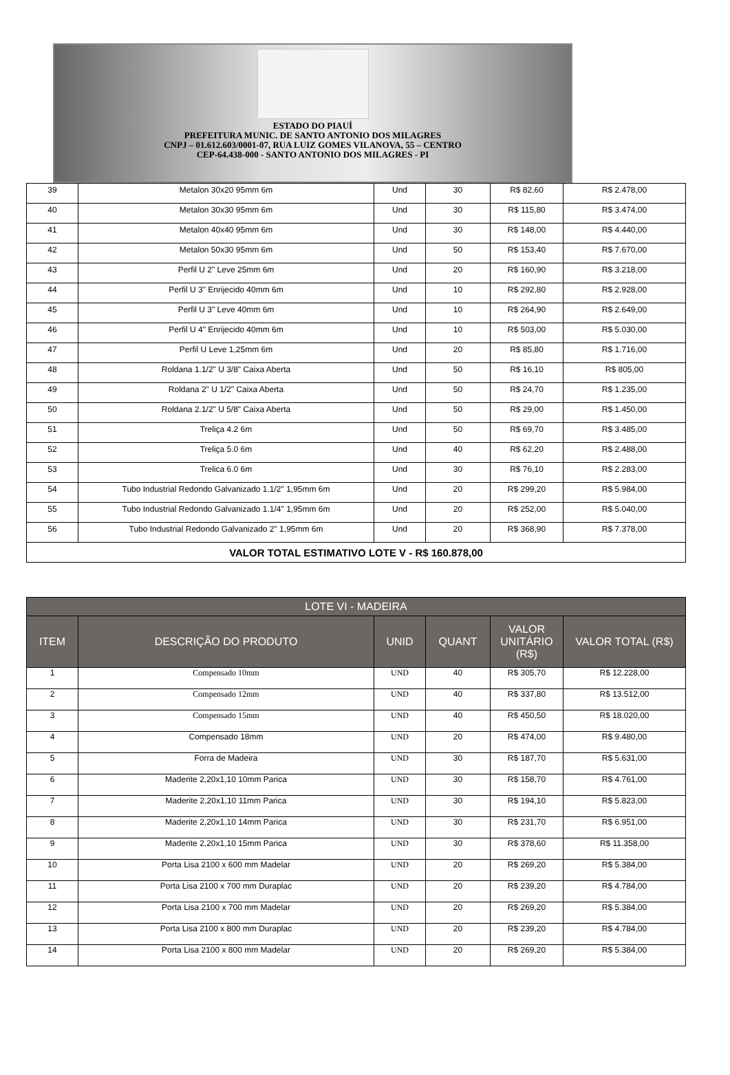ESTADO DO PIAUÍ
PREFEITURA MUNIC. DE SANTO ANTONIO DOS MILAGRES
CNPJ – 01.612.603/0001-07, RUA LUIZ GOMES VILANOVA, 55 – CENTRO
CEP-64.438-000 - SANTO ANTONIO DOS MILAGRES - PI
| 39 | Metalon 30x20 95mm 6m | Und | 30 | R$ 82,60 | R$ 2.478,00 |
| 40 | Metalon 30x30 95mm 6m | Und | 30 | R$ 115,80 | R$ 3.474,00 |
| 41 | Metalon 40x40 95mm 6m | Und | 30 | R$ 148,00 | R$ 4.440,00 |
| 42 | Metalon 50x30 95mm 6m | Und | 50 | R$ 153,40 | R$ 7.670,00 |
| 43 | Perfil U 2" Leve 25mm 6m | Und | 20 | R$ 160,90 | R$ 3.218,00 |
| 44 | Perfil U 3" Enrijecido 40mm 6m | Und | 10 | R$ 292,80 | R$ 2.928,00 |
| 45 | Perfil U 3" Leve 40mm 6m | Und | 10 | R$ 264,90 | R$ 2.649,00 |
| 46 | Perfil U 4" Enrijecido 40mm 6m | Und | 10 | R$ 503,00 | R$ 5.030,00 |
| 47 | Perfil U Leve 1,25mm 6m | Und | 20 | R$ 85,80 | R$ 1.716,00 |
| 48 | Roldana 1.1/2" U 3/8" Caixa Aberta | Und | 50 | R$ 16,10 | R$ 805,00 |
| 49 | Roldana 2" U 1/2" Caixa Aberta | Und | 50 | R$ 24,70 | R$ 1.235,00 |
| 50 | Roldana 2.1/2" U 5/8" Caixa Aberta | Und | 50 | R$ 29,00 | R$ 1.450,00 |
| 51 | Treliça 4.2 6m | Und | 50 | R$ 69,70 | R$ 3.485,00 |
| 52 | Treliça 5.0 6m | Und | 40 | R$ 62,20 | R$ 2.488,00 |
| 53 | Trelica 6.0 6m | Und | 30 | R$ 76,10 | R$ 2.283,00 |
| 54 | Tubo Industrial Redondo Galvanizado 1.1/2" 1,95mm 6m | Und | 20 | R$ 299,20 | R$ 5.984,00 |
| 55 | Tubo Industrial Redondo Galvanizado 1.1/4" 1,95mm 6m | Und | 20 | R$ 252,00 | R$ 5.040,00 |
| 56 | Tubo Industrial Redondo Galvanizado 2" 1,95mm 6m | Und | 20 | R$ 368,90 | R$ 7.378,00 |
| VALOR TOTAL ESTIMATIVO LOTE V - R$ 160.878,00 | | | | | |
| LOTE VI - MADEIRA | | | | | |
| --- | --- | --- | --- | --- | --- |
| ITEM | DESCRIÇÃO DO PRODUTO | UNID | QUANT | VALOR UNITÁRIO (R$) | VALOR TOTAL (R$) |
| 1 | Compensado 10mm | UND | 40 | R$ 305,70 | R$ 12.228,00 |
| 2 | Compensado 12mm | UND | 40 | R$ 337,80 | R$ 13.512,00 |
| 3 | Compensado 15mm | UND | 40 | R$ 450,50 | R$ 18.020,00 |
| 4 | Compensado 18mm | UND | 20 | R$ 474,00 | R$ 9.480,00 |
| 5 | Forra de Madeira | UND | 30 | R$ 187,70 | R$ 5.631,00 |
| 6 | Maderite 2,20x1,10 10mm Parica | UND | 30 | R$ 158,70 | R$ 4.761,00 |
| 7 | Maderite 2,20x1,10 11mm Parica | UND | 30 | R$ 194,10 | R$ 5.823,00 |
| 8 | Maderite 2,20x1,10 14mm Parica | UND | 30 | R$ 231,70 | R$ 6.951,00 |
| 9 | Maderite 2,20x1,10 15mm Parica | UND | 30 | R$ 378,60 | R$ 11.358,00 |
| 10 | Porta Lisa 2100 x 600 mm Madelar | UND | 20 | R$ 269,20 | R$ 5.384,00 |
| 11 | Porta Lisa 2100 x 700 mm Duraplac | UND | 20 | R$ 239,20 | R$ 4.784,00 |
| 12 | Porta Lisa 2100 x 700 mm Madelar | UND | 20 | R$ 269,20 | R$ 5.384,00 |
| 13 | Porta Lisa 2100 x 800 mm Duraplac | UND | 20 | R$ 239,20 | R$ 4.784,00 |
| 14 | Porta Lisa 2100 x 800 mm Madelar | UND | 20 | R$ 269,20 | R$ 5.384,00 |